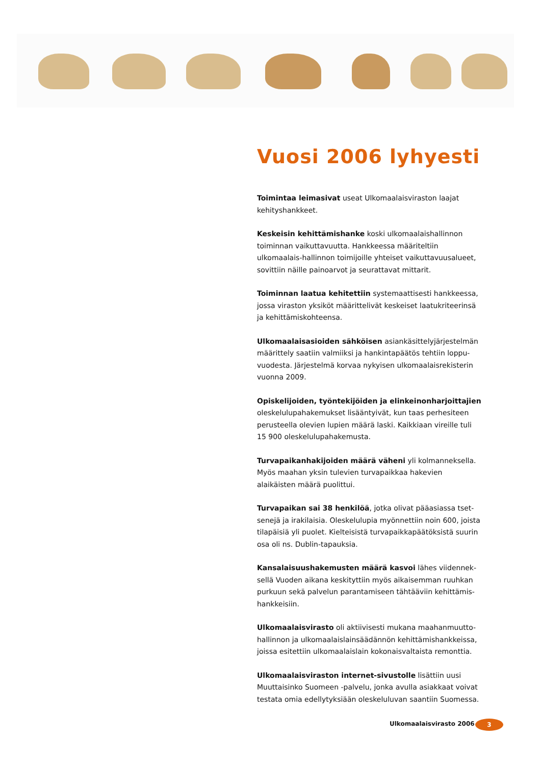Vuosi 2006 lyhyesti
Toimintaa leimasivat useat Ulkomaalaisviraston laajat kehityshankkeet.
Keskeisin kehittämishanke koski ulkomaalaishallinnon toiminnan vaikuttavuutta. Hankkeessa määriteltiin ulkomaalais-hallinnon toimijoille yhteiset vaikuttavuusalueet, sovittiin näille painoarvot ja seurattavat mittarit.
Toiminnan laatua kehitettiin systemaattisesti hankkeessa, jossa viraston yksiköt määrittelivät keskeiset laatukriteerinsä ja kehittämiskohteensa.
Ulkomaalaisasioiden sähköisen asiankäsittelyjärjestelmän määrittely saatiin valmiiksi ja hankintapäätös tehtiin loppu-vuodesta. Järjestelmä korvaa nykyisen ulkomaalaisrekisterin vuonna 2009.
Opiskelijoiden, työntekijöiden ja elinkeinonharjoittajien oleskelulupahakemukset lisääntyivät, kun taas perhesiteen perusteella olevien lupien määrä laski. Kaikkiaan vireille tuli 15 900 oleskelulupahakemusta.
Turvapaikanhakijoiden määrä väheni yli kolmanneksella. Myös maahan yksin tulevien turvapaikkaa hakevien alaikäisten määrä puolittui.
Turvapaikan sai 38 henkilöä, jotka olivat pääasiassa tset-senejä ja irakilaisia. Oleskelulupia myönnettiin noin 600, joista tilapäisiä yli puolet. Kielteisistä turvapaikkapäätöksistä suurin osa oli ns. Dublin-tapauksia.
Kansalaisuushakemusten määrä kasvoi lähes viidennek-sellä Vuoden aikana keskityttiin myös aikaisemman ruuhkan purkuun sekä palvelun parantamiseen tähtääviin kehittämis-hankkeisiin.
Ulkomaalaisvirasto oli aktiivisesti mukana maahanmuutto-hallinnon ja ulkomaalaislainsäädännön kehittämishankkeissa, joissa esitettiin ulkomaalaislain kokonaisvaltaista remonttia.
Ulkomaalaisviraston internet-sivustolle lisättiin uusi Muuttaisinko Suomeen -palvelu, jonka avulla asiakkaat voivat testata omia edellytyksiään oleskeluluvan saantiin Suomessa.
Ulkomaalaisvirasto 2006 3